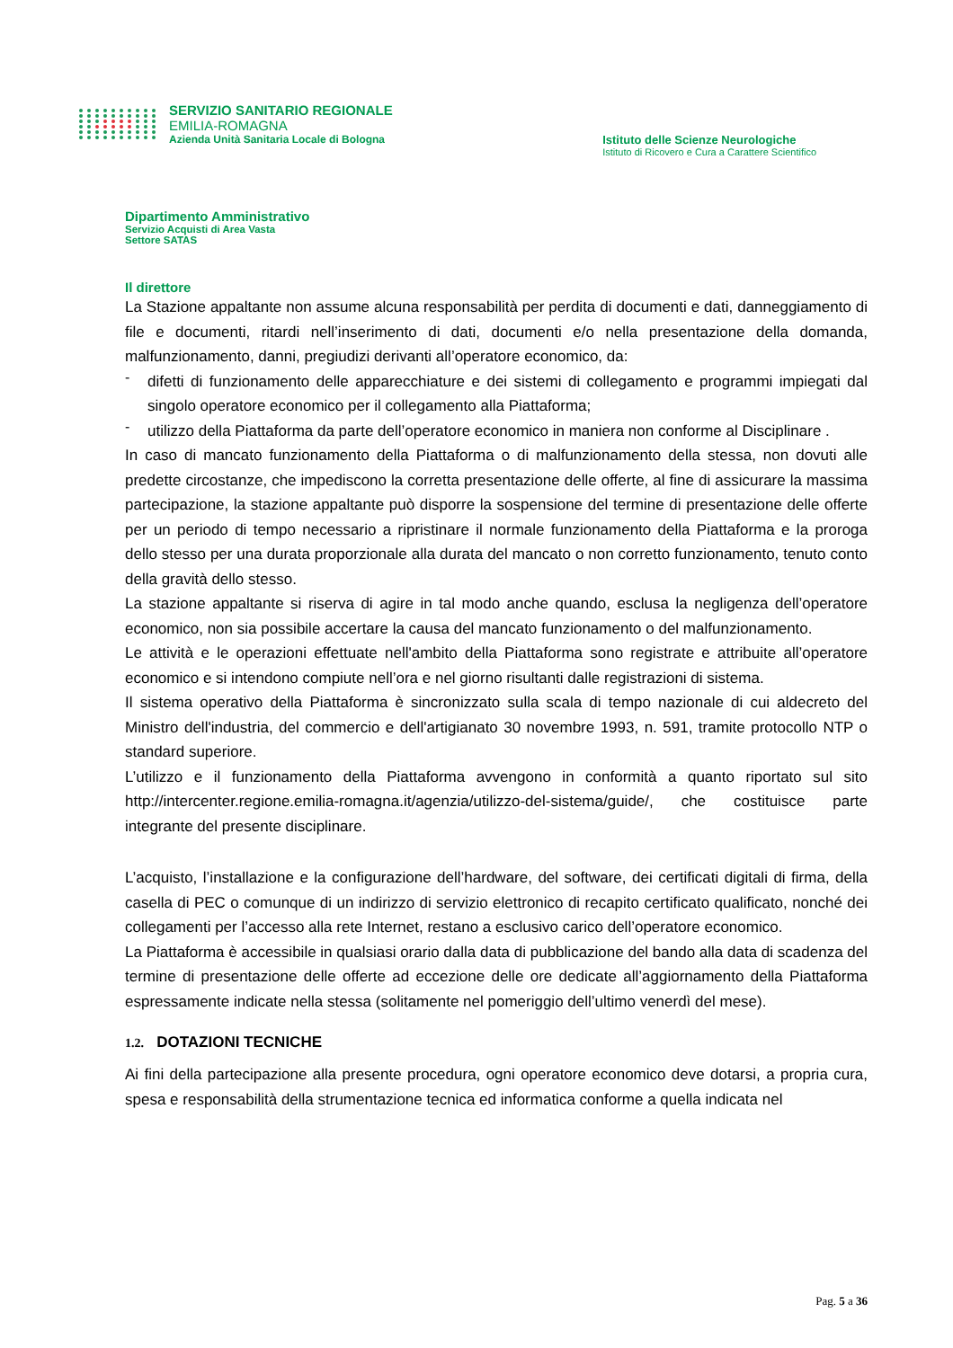SERVIZIO SANITARIO REGIONALE
EMILIA-ROMAGNA
Azienda Unità Sanitaria Locale di Bologna
Istituto delle Scienze Neurologiche
Istituto di Ricovero e Cura a Carattere Scientifico
Dipartimento Amministrativo
Servizio Acquisti di Area Vasta
Settore SATAS
Il direttore
La Stazione appaltante non assume alcuna responsabilità per perdita di documenti e dati, danneggiamento di file e documenti, ritardi nell’inserimento di dati, documenti e/o nella presentazione della domanda, malfunzionamento, danni, pregiudizi derivanti all’operatore economico, da:
-
difetti di funzionamento delle apparecchiature e dei sistemi di collegamento e programmi impiegati dal singolo operatore economico per il collegamento alla Piattaforma;
-
utilizzo della Piattaforma da parte dell’operatore economico in maniera non conforme al Disciplinare .
In caso di mancato funzionamento della Piattaforma o di malfunzionamento della stessa, non dovuti alle predette circostanze, che impediscono la corretta presentazione delle offerte, al fine di assicurare la massima partecipazione, la stazione appaltante può disporre la sospensione del termine di presentazione delle offerte per un periodo di tempo necessario a ripristinare il normale funzionamento della Piattaforma e la proroga dello stesso per una durata proporzionale alla durata del mancato o non corretto funzionamento, tenuto conto della gravità dello stesso.
La stazione appaltante si riserva di agire in tal modo anche quando, esclusa la negligenza dell’operatore economico, non sia possibile accertare la causa del mancato funzionamento o del malfunzionamento.
Le attività e le operazioni effettuate nell'ambito della Piattaforma sono registrate e attribuite all’operatore economico e si intendono compiute nell’ora e nel giorno risultanti dalle registrazioni di sistema.
Il sistema operativo della Piattaforma è sincronizzato sulla scala di tempo nazionale di cui aldecreto del Ministro dell'industria, del commercio e dell'artigianato 30 novembre 1993, n. 591, tramite protocollo NTP o standard superiore.
L’utilizzo e il funzionamento della Piattaforma avvengono in conformità a quanto riportato sul sito http://intercenter.regione.emilia-romagna.it/agenzia/utilizzo-del-sistema/guide/, che costituisce parte integrante del presente disciplinare.
L’acquisto, l’installazione e la configurazione dell’hardware, del software, dei certificati digitali di firma, della casella di PEC o comunque di un indirizzo di servizio elettronico di recapito certificato qualificato, nonché dei collegamenti per l’accesso alla rete Internet, restano a esclusivo carico dell’operatore economico.
La Piattaforma è accessibile in qualsiasi orario dalla data di pubblicazione del bando alla data di scadenza del termine di presentazione delle offerte ad eccezione delle ore dedicate all’aggiornamento della Piattaforma espressamente indicate nella stessa (solitamente nel pomeriggio dell’ultimo venerdì del mese).
1.2. DOTAZIONI TECNICHE
Ai fini della partecipazione alla presente procedura, ogni operatore economico deve dotarsi, a propria cura, spesa e responsabilità della strumentazione tecnica ed informatica conforme a quella indicata nel
Pag. 5 a 36